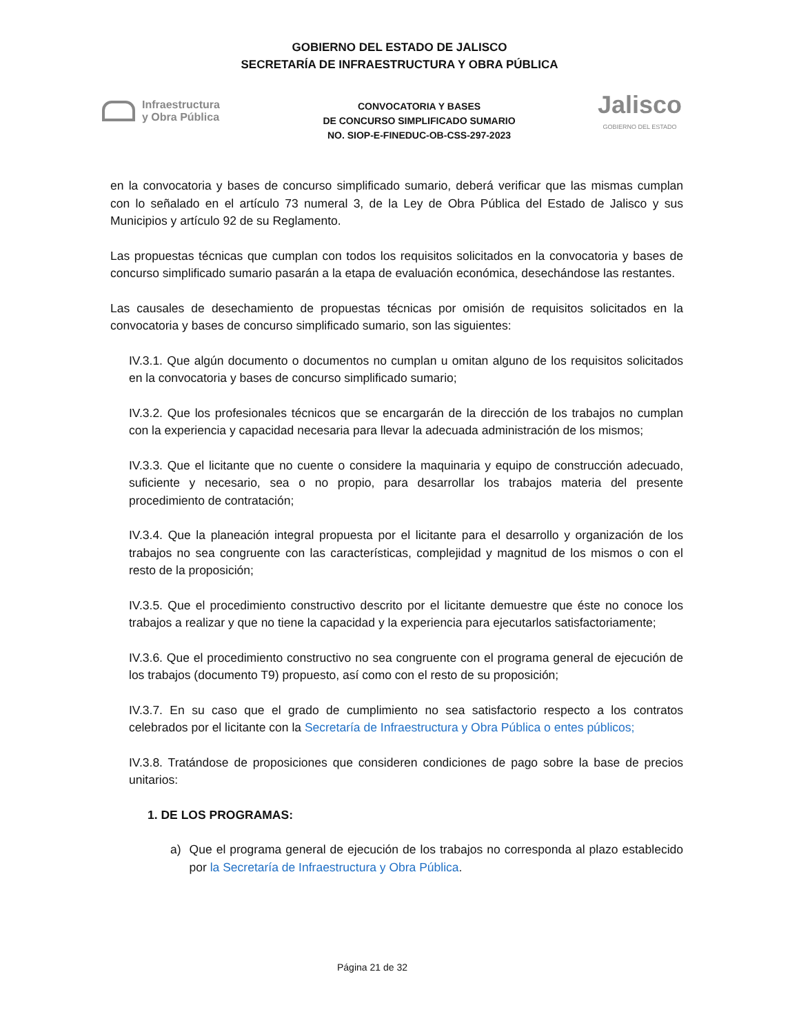GOBIERNO DEL ESTADO DE JALISCO
SECRETARÍA DE INFRAESTRUCTURA Y OBRA PÚBLICA
Infraestructura
y Obra Pública
CONVOCATORIA Y BASES
DE CONCURSO SIMPLIFICADO SUMARIO
NO. SIOP-E-FINEDUC-OB-CSS-297-2023
Jalisco
GOBIERNO DEL ESTADO
en la convocatoria y bases de concurso simplificado sumario, deberá verificar que las mismas cumplan con lo señalado en el artículo 73 numeral 3, de la Ley de Obra Pública del Estado de Jalisco y sus Municipios y artículo 92 de su Reglamento.
Las propuestas técnicas que cumplan con todos los requisitos solicitados en la convocatoria y bases de concurso simplificado sumario pasarán a la etapa de evaluación económica, desechándose las restantes.
Las causales de desechamiento de propuestas técnicas por omisión de requisitos solicitados en la convocatoria y bases de concurso simplificado sumario, son las siguientes:
IV.3.1. Que algún documento o documentos no cumplan u omitan alguno de los requisitos solicitados en la convocatoria y bases de concurso simplificado sumario;
IV.3.2. Que los profesionales técnicos que se encargarán de la dirección de los trabajos no cumplan con la experiencia y capacidad necesaria para llevar la adecuada administración de los mismos;
IV.3.3. Que el licitante que no cuente o considere la maquinaria y equipo de construcción adecuado, suficiente y necesario, sea o no propio, para desarrollar los trabajos materia del presente procedimiento de contratación;
IV.3.4. Que la planeación integral propuesta por el licitante para el desarrollo y organización de los trabajos no sea congruente con las características, complejidad y magnitud de los mismos o con el resto de la proposición;
IV.3.5. Que el procedimiento constructivo descrito por el licitante demuestre que éste no conoce los trabajos a realizar y que no tiene la capacidad y la experiencia para ejecutarlos satisfactoriamente;
IV.3.6. Que el procedimiento constructivo no sea congruente con el programa general de ejecución de los trabajos (documento T9) propuesto, así como con el resto de su proposición;
IV.3.7. En su caso que el grado de cumplimiento no sea satisfactorio respecto a los contratos celebrados por el licitante con la Secretaría de Infraestructura y Obra Pública o entes públicos;
IV.3.8. Tratándose de proposiciones que consideren condiciones de pago sobre la base de precios unitarios:
1. DE LOS PROGRAMAS:
a) Que el programa general de ejecución de los trabajos no corresponda al plazo establecido por la Secretaría de Infraestructura y Obra Pública.
Página 21 de 32